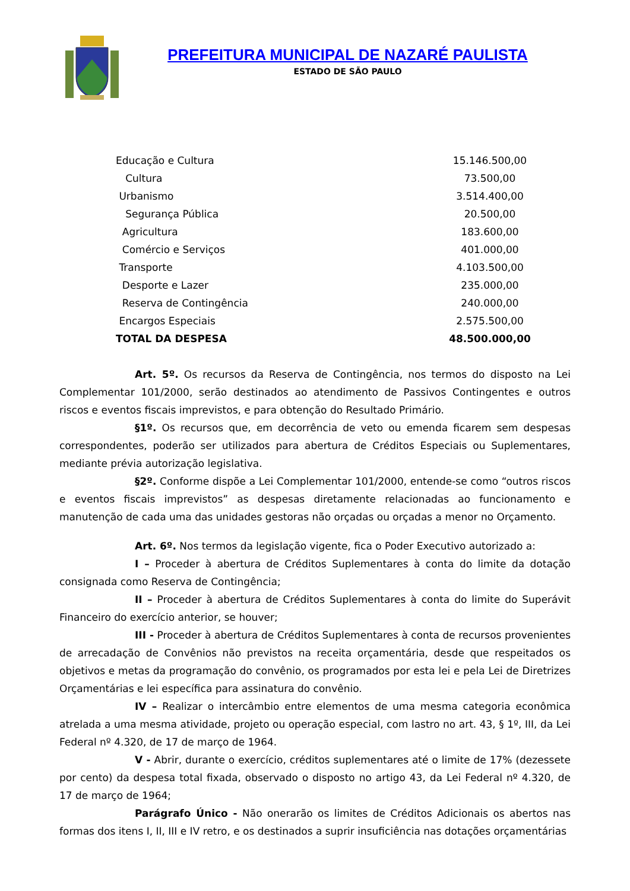PREFEITURA MUNICIPAL DE NAZARÉ PAULISTA
ESTADO DE SÃO PAULO
| Educação e Cultura | 15.146.500,00 |
| Cultura | 73.500,00 |
| Urbanismo | 3.514.400,00 |
| Segurança Pública | 20.500,00 |
| Agricultura | 183.600,00 |
| Comércio e Serviços | 401.000,00 |
| Transporte | 4.103.500,00 |
| Desporte e Lazer | 235.000,00 |
| Reserva de Contingência | 240.000,00 |
| Encargos Especiais | 2.575.500,00 |
| TOTAL DA DESPESA | 48.500.000,00 |
Art. 5º. Os recursos da Reserva de Contingência, nos termos do disposto na Lei Complementar 101/2000, serão destinados ao atendimento de Passivos Contingentes e outros riscos e eventos fiscais imprevistos, e para obtenção do Resultado Primário.
§1º. Os recursos que, em decorrência de veto ou emenda ficarem sem despesas correspondentes, poderão ser utilizados para abertura de Créditos Especiais ou Suplementares, mediante prévia autorização legislativa.
§2º. Conforme dispõe a Lei Complementar 101/2000, entende-se como “outros riscos e eventos fiscais imprevistos” as despesas diretamente relacionadas ao funcionamento e manutenção de cada uma das unidades gestoras não orçadas ou orçadas a menor no Orçamento.
Art. 6º. Nos termos da legislação vigente, fica o Poder Executivo autorizado a:
I – Proceder à abertura de Créditos Suplementares à conta do limite da dotação consignada como Reserva de Contingência;
II – Proceder à abertura de Créditos Suplementares à conta do limite do Superávit Financeiro do exercício anterior, se houver;
III - Proceder à abertura de Créditos Suplementares à conta de recursos provenientes de arrecadação de Convênios não previstos na receita orçamentária, desde que respeitados os objetivos e metas da programação do convênio, os programados por esta lei e pela Lei de Diretrizes Orçamentárias e lei específica para assinatura do convênio.
IV – Realizar o intercâmbio entre elementos de uma mesma categoria econômica atrelada a uma mesma atividade, projeto ou operação especial, com lastro no art. 43, § 1º, III, da Lei Federal nº 4.320, de 17 de março de 1964.
V - Abrir, durante o exercício, créditos suplementares até o limite de 17% (dezessete por cento) da despesa total fixada, observado o disposto no artigo 43, da Lei Federal nº 4.320, de 17 de março de 1964;
Parágrafo Único - Não onerarão os limites de Créditos Adicionais os abertos nas formas dos itens I, II, III e IV retro, e os destinados a suprir insuficiência nas dotações orçamentárias